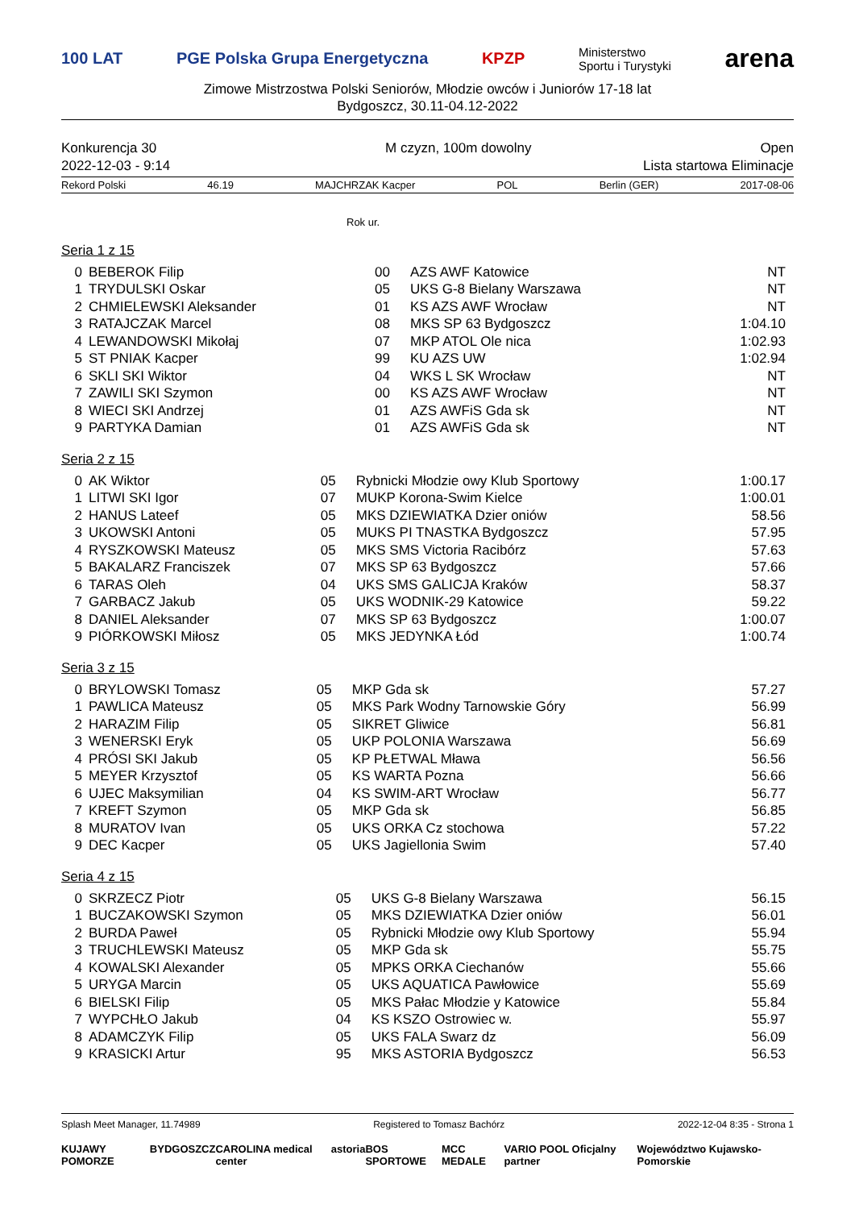100 LAT PGE Polska Grupa Energetyczna KPZP Ministerstwo
Sportu i Turystyki arena
Zimowe Mistrzostwa Polski Seniorów, Młodzie owców i Juniorów 17-18 lat
Bydgoszcz, 30.11-04.12-2022
Konkurencja 30 M czyzn, 100m dowolny Open
2022-12-03 - 9:14 Lista startowa Eliminacje
Rekord Polski 46.19 MAJCHRZAK Kacper POL Berlin (GER) 2017-08-06
Rok ur.
Seria 1 z 15
| 0 | BEBEROK Filip | 00 | AZS AWF Katowice | NT |
| 1 | TRYDULSKI Oskar | 05 | UKS G-8 Bielany Warszawa | NT |
| 2 | CHMIELEWSKI Aleksander | 01 | KS AZS AWF Wrocław | NT |
| 3 | RATAJCZAK Marcel | 08 | MKS SP 63 Bydgoszcz | 1:04.10 |
| 4 | LEWANDOWSKI Mikołaj | 07 | MKP ATOL Ole nica | 1:02.93 |
| 5 | ST PNIAK Kacper | 99 | KU AZS UW | 1:02.94 |
| 6 | SKLI SKI Wiktor | 04 | WKS L SK Wrocław | NT |
| 7 | ZAWILI SKI Szymon | 00 | KS AZS AWF Wrocław | NT |
| 8 | WIECI SKI Andrzej | 01 | AZS AWFiS Gda sk | NT |
| 9 | PARTYKA Damian | 01 | AZS AWFiS Gda sk | NT |
Seria 2 z 15
| 0 | AK Wiktor | 05 | Rybnicki Młodzie owy Klub Sportowy | 1:00.17 |
| 1 | LITWI SKI Igor | 07 | MUKP Korona-Swim Kielce | 1:00.01 |
| 2 | HANUS Lateef | 05 | MKS DZIEWIATKA Dzier oniów | 58.56 |
| 3 | UKOWSKI Antoni | 05 | MUKS PI TNASTKA Bydgoszcz | 57.95 |
| 4 | RYSZKOWSKI Mateusz | 05 | MKS SMS Victoria Racibórz | 57.63 |
| 5 | BAKALARZ Franciszek | 07 | MKS SP 63 Bydgoszcz | 57.66 |
| 6 | TARAS Oleh | 04 | UKS SMS GALICJA Kraków | 58.37 |
| 7 | GARBACZ Jakub | 05 | UKS WODNIK-29 Katowice | 59.22 |
| 8 | DANIEL Aleksander | 07 | MKS SP 63 Bydgoszcz | 1:00.07 |
| 9 | PIÓRKOWSKI Miłosz | 05 | MKS JEDYNKA Łód | 1:00.74 |
Seria 3 z 15
| 0 | BRYLOWSKI Tomasz | 05 | MKP Gda sk | 57.27 |
| 1 | PAWLICA Mateusz | 05 | MKS Park Wodny Tarnowskie Góry | 56.99 |
| 2 | HARAZIM Filip | 05 | SIKRET Gliwice | 56.81 |
| 3 | WENERSKI Eryk | 05 | UKP POLONIA Warszawa | 56.69 |
| 4 | PRÓSI SKI Jakub | 05 | KP PŁETWAL Mława | 56.56 |
| 5 | MEYER Krzysztof | 05 | KS WARTA Pozna | 56.66 |
| 6 | UJEC Maksymilian | 04 | KS SWIM-ART Wrocław | 56.77 |
| 7 | KREFT Szymon | 05 | MKP Gda sk | 56.85 |
| 8 | MURATOV Ivan | 05 | UKS ORKA Cz stochowa | 57.22 |
| 9 | DEC Kacper | 05 | UKS Jagiellonia Swim | 57.40 |
Seria 4 z 15
| 0 | SKRZECZ Piotr | 05 | UKS G-8 Bielany Warszawa | 56.15 |
| 1 | BUCZAKOWSKI Szymon | 05 | MKS DZIEWIATKA Dzier oniów | 56.01 |
| 2 | BURDA Paweł | 05 | Rybnicki Młodzie owy Klub Sportowy | 55.94 |
| 3 | TRUCHLEWSKI Mateusz | 05 | MKP Gda sk | 55.75 |
| 4 | KOWALSKI Alexander | 05 | MPKS ORKA Ciechanów | 55.66 |
| 5 | URYGA Marcin | 05 | UKS AQUATICA Pawłowice | 55.69 |
| 6 | BIELSKI Filip | 05 | MKS Pałac Młodzie y Katowice | 55.84 |
| 7 | WYPCHŁO Jakub | 04 | KS KSZO Ostrowiec w. | 55.97 |
| 8 | ADAMCZYK Filip | 05 | UKS FALA Swarz dz | 56.09 |
| 9 | KRASICKI Artur | 95 | MKS ASTORIA Bydgoszcz | 56.53 |
Splash Meet Manager, 11.74989 Registered to Tomasz Bachórz 2022-12-04 8:35 - Strona 1
KUJAWY POMORZE BYDGOSZCZ CAROLINA medical center astoria BOS SPORTOWE MCC MEDALE VARIO POOL Oficjalny partner Województwo Kujawsko-Pomorskie